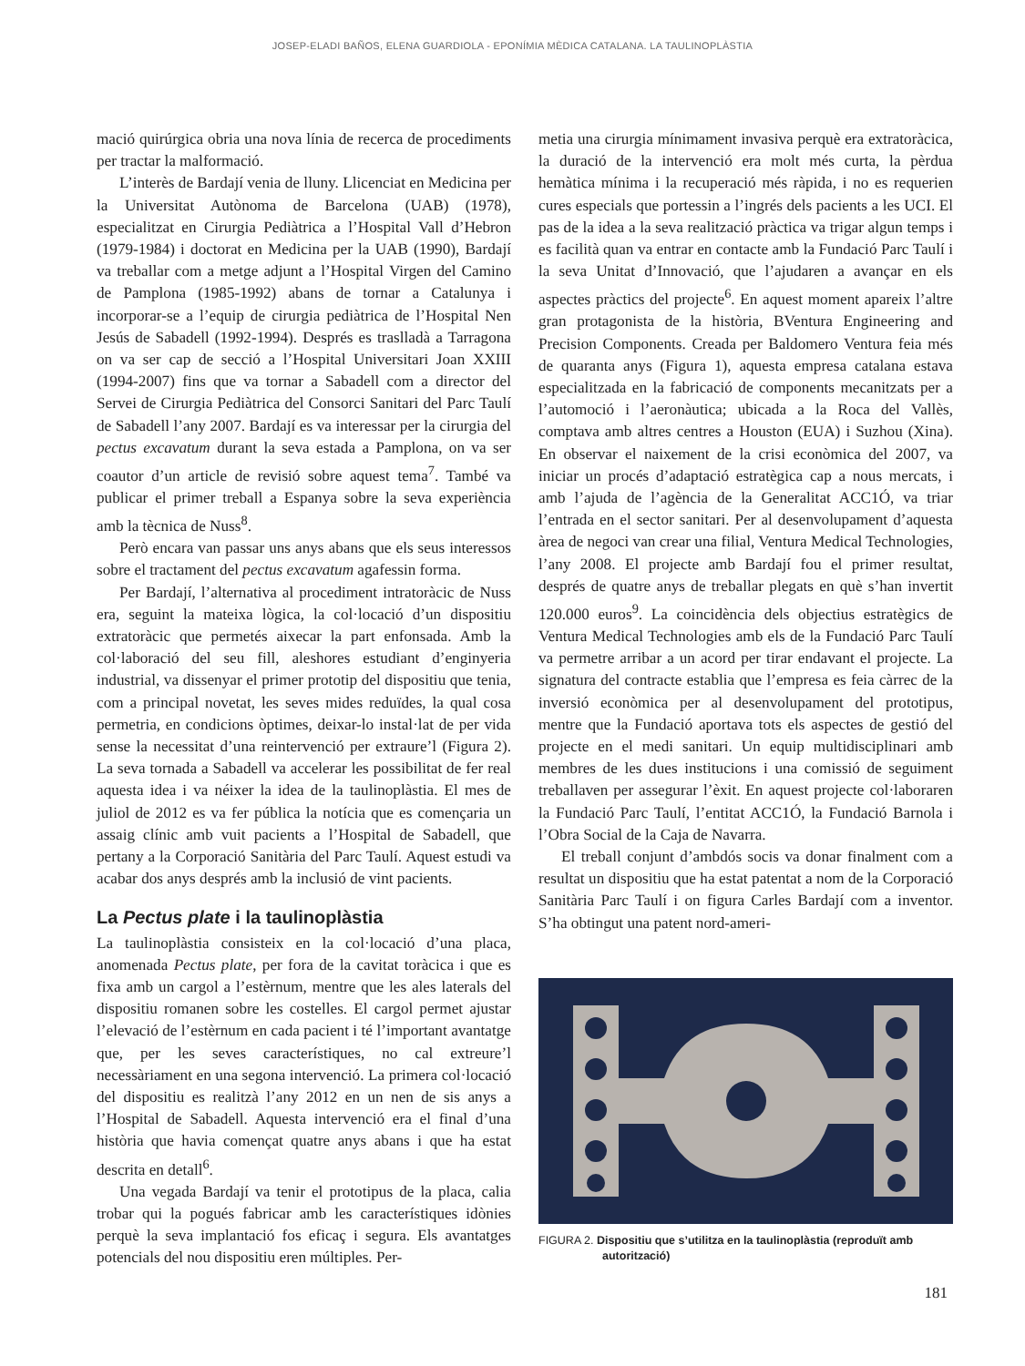JOSEP-ELADI BAÑOS, ELENA GUARDIOLA - EPONÍMIA MÈDICA CATALANA. LA TAULINOPLÀSTIA
mació quirúrgica obria una nova línia de recerca de procediments per tractar la malformació.
L’interès de Bardají venia de lluny. Llicenciat en Medicina per la Universitat Autònoma de Barcelona (UAB) (1978), especialitzat en Cirurgia Pediàtrica a l’Hospital Vall d’Hebron (1979-1984) i doctorat en Medicina per la UAB (1990), Bardají va treballar com a metge adjunt a l’Hospital Virgen del Camino de Pamplona (1985-1992) abans de tornar a Catalunya i incorporar-se a l’equip de cirurgia pediàtrica de l’Hospital Nen Jesús de Sabadell (1992-1994). Després es traslladà a Tarragona on va ser cap de secció a l’Hospital Universitari Joan XXIII (1994-2007) fins que va tornar a Sabadell com a director del Servei de Cirurgia Pediàtrica del Consorci Sanitari del Parc Taulí de Sabadell l’any 2007. Bardají es va interessar per la cirurgia del pectus excavatum durant la seva estada a Pamplona, on va ser coautor d’un article de revisió sobre aquest tema<sup>7</sup>. També va publicar el primer treball a Espanya sobre la seva experiència amb la tècnica de Nuss<sup>8</sup>.
Però encara van passar uns anys abans que els seus interessos sobre el tractament del pectus excavatum agafessin forma.
Per Bardají, l’alternativa al procediment intratoràcic de Nuss era, seguint la mateixa lògica, la col·locació d’un dispositiu extratoràcic que permetés aixecar la part enfonsada. Amb la col·laboració del seu fill, aleshores estudiant d’enginyeria industrial, va dissenyar el primer prototip del dispositiu que tenia, com a principal novetat, les seves mides reduïdes, la qual cosa permetria, en condicions òptimes, deixar-lo instal·lat de per vida sense la necessitat d’una reintervenció per extraure’l (Figura 2). La seva tornada a Sabadell va accelerar les possibilitat de fer real aquesta idea i va néixer la idea de la taulinoplàstia. El mes de juliol de 2012 es va fer pública la notícia que es començaria un assaig clínic amb vuit pacients a l’Hospital de Sabadell, que pertany a la Corporació Sanitària del Parc Taulí. Aquest estudi va acabar dos anys després amb la inclusió de vint pacients.
La Pectus plate i la taulinoplàstia
La taulinoplàstia consisteix en la col·locació d’una placa, anomenada Pectus plate, per fora de la cavitat toràcica i que es fixa amb un cargol a l’estèrnum, mentre que les ales laterals del dispositiu romanen sobre les costelles. El cargol permet ajustar l’elevació de l’estèrnum en cada pacient i té l’important avantatge que, per les seves característiques, no cal extreure’l necessàriament en una segona intervenció. La primera col·locació del dispositiu es realitzà l’any 2012 en un nen de sis anys a l’Hospital de Sabadell. Aquesta intervenció era el final d’una història que havia començat quatre anys abans i que ha estat descrita en detall<sup>6</sup>.
Una vegada Bardají va tenir el prototipus de la placa, calia trobar qui la pogués fabricar amb les característiques idònies perquè la seva implantació fos eficaç i segura. Els avantatges potencials del nou dispositiu eren múltiples. Per-
metia una cirurgia mínimament invasiva perquè era extratoràcica, la duració de la intervenció era molt més curta, la pèrdua hemàtica mínima i la recuperació més ràpida, i no es requerien cures especials que portessin a l’ingrés dels pacients a les UCI. El pas de la idea a la seva realització pràctica va trigar algun temps i es facilità quan va entrar en contacte amb la Fundació Parc Taulí i la seva Unitat d’Innovació, que l’ajudaren a avançar en els aspectes pràctics del projecte<sup>6</sup>. En aquest moment apareix l’altre gran protagonista de la història, BVentura Engineering and Precision Components. Creada per Baldomero Ventura feia més de quaranta anys (Figura 1), aquesta empresa catalana estava especialitzada en la fabricació de components mecanitzats per a l’automoció i l’aeronàutica; ubicada a la Roca del Vallès, comptava amb altres centres a Houston (EUA) i Suzhou (Xina). En observar el naixement de la crisi econòmica del 2007, va iniciar un procés d’adaptació estratègica cap a nous mercats, i amb l’ajuda de l’agència de la Generalitat ACC1Ó, va triar l’entrada en el sector sanitari. Per al desenvolupament d’aquesta àrea de negoci van crear una filial, Ventura Medical Technologies, l’any 2008. El projecte amb Bardají fou el primer resultat, després de quatre anys de treballar plegats en què s’han invertit 120.000 euros<sup>9</sup>. La coincidència dels objectius estratègics de Ventura Medical Technologies amb els de la Fundació Parc Taulí va permetre arribar a un acord per tirar endavant el projecte. La signatura del contracte establia que l’empresa es feia càrrec de la inversió econòmica per al desenvolupament del prototipus, mentre que la Fundació aportava tots els aspectes de gestió del projecte en el medi sanitari. Un equip multidisciplinari amb membres de les dues institucions i una comissió de seguiment treballaven per assegurar l’èxit. En aquest projecte col·laboraren la Fundació Parc Taulí, l’entitat ACC1Ó, la Fundació Barnola i l’Obra Social de la Caja de Navarra.
El treball conjunt d’ambdós socis va donar finalment com a resultat un dispositiu que ha estat patentat a nom de la Corporació Sanitària Parc Taulí i on figura Carles Bardají com a inventor. S’ha obtingut una patent nord-ameri-
FIGURA 2. Dispositiu que s’utilitza en la taulinoplàstia (reproduït amb autorització)
181